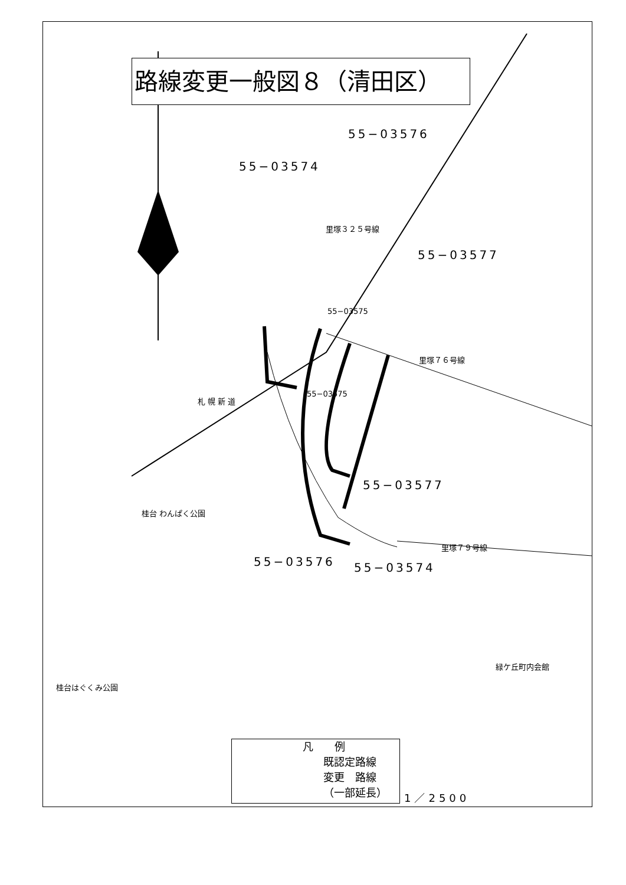路線変更一般図８（清田区）
55−03576
55−03574
55−03577
55−03575
55−03575
里塚３２５号線
里塚７６号線
55−03577
里塚７９号線
55−03576 55−03574
札 幌 新 道
桂台 わんぱく公園
桂台はぐくみ公園
緑ケ丘町内会館
凡　　例
既認定路線
変更　路線
（一部延長）
1／2500